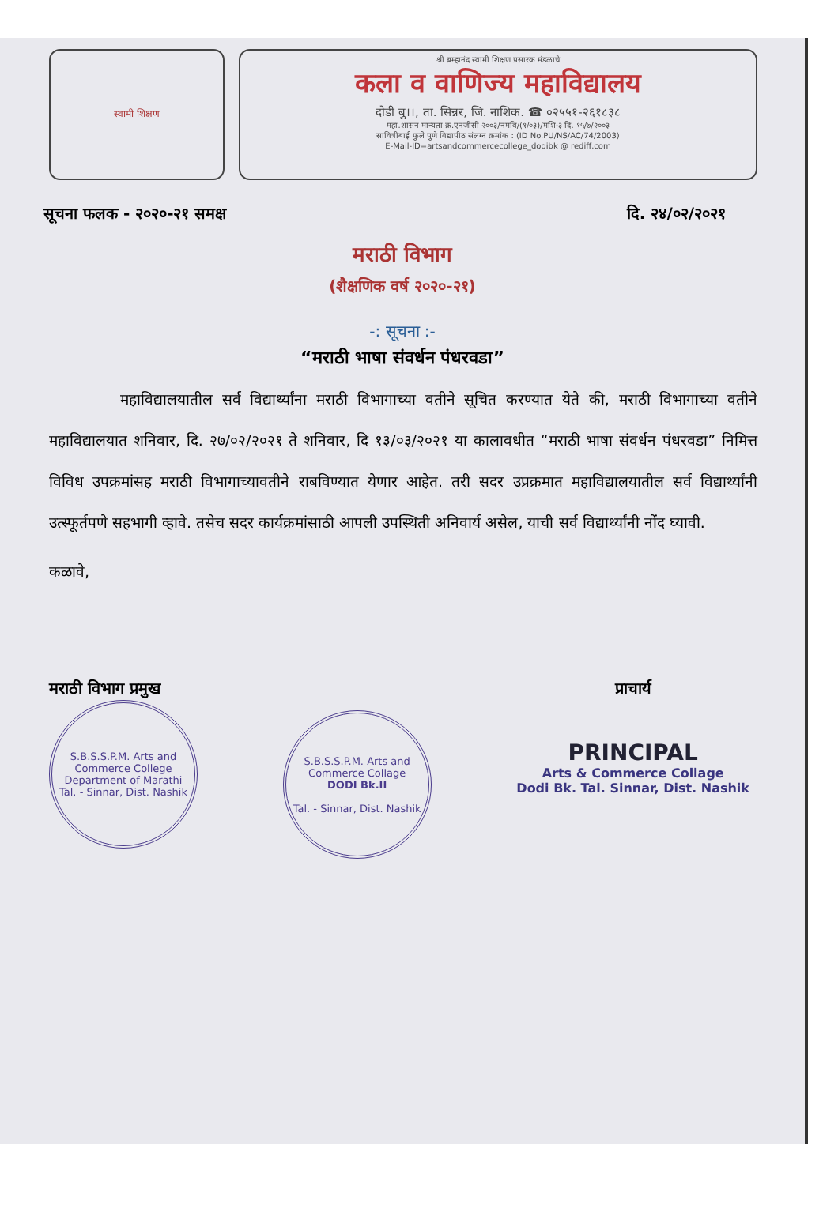स्वामी शिक्षण
श्री ब्रम्हानंद स्वामी शिक्षण प्रसारक मंडळाचे
कला व वाणिज्य महाविद्यालय
दोडी बु।।, ता. सिन्नर, जि. नाशिक. ☎ ०२५५१-२६१८३८
महा.शासन मान्यता क्र.एनजीसी २००३/नमवि/(१/०३)/मशि-३ दि. १५/७/२००३
सावित्रीबाई फुले पुणे विद्यापीठ संलग्न क्रमांक : (ID No.PU/NS/AC/74/2003)
E-Mail-ID=artsandcommercecollege_dodibk @ rediff.com
सूचना फलक - २०२०-२१ समक्ष दि. २४/०२/२०२१
मराठी विभाग
(शैक्षणिक वर्ष २०२०-२१)
-: सूचना :-
“मराठी भाषा संवर्धन पंधरवडा”
महाविद्यालयातील सर्व विद्यार्थ्यांना मराठी विभागाच्या वतीने सूचित करण्यात येते की, मराठी विभागाच्या वतीने महाविद्यालयात शनिवार, दि. २७/०२/२०२१ ते शनिवार, दि १३/०३/२०२१ या कालावधीत “मराठी भाषा संवर्धन पंधरवडा” निमित्त विविध उपक्रमांसह मराठी विभागाच्यावतीने राबविण्यात येणार आहेत. तरी सदर उप्रक्रमात महाविद्यालयातील सर्व विद्यार्थ्यांनी उत्स्फूर्तपणे सहभागी व्हावे. तसेच सदर कार्यक्रमांसाठी आपली उपस्थिती अनिवार्य असेल, याची सर्व विद्यार्थ्यांनी नोंद घ्यावी.
कळावे,
मराठी विभाग प्रमुख
S.B.S.S.P.M. Arts and Commerce College
Department of Marathi
Tal. - Sinnar, Dist. Nashik
S.B.S.S.P.M. Arts and Commerce Collage
DODI Bk.II
Tal. - Sinnar, Dist. Nashik
प्राचार्य
PRINCIPAL
Arts & Commerce Collage
Dodi Bk. Tal. Sinnar, Dist. Nashik